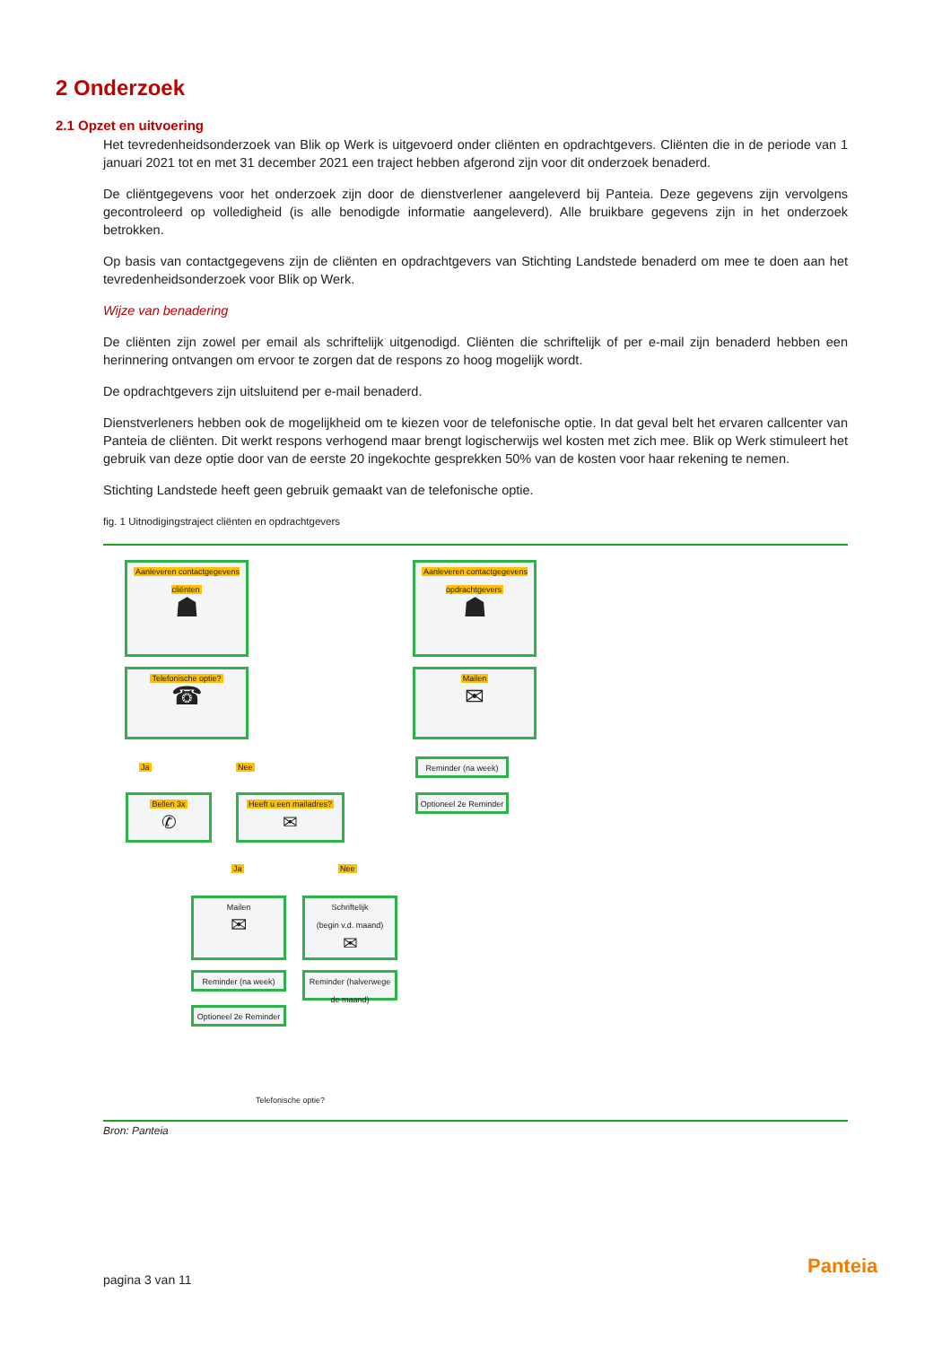2 Onderzoek
2.1 Opzet en uitvoering
Het tevredenheidsonderzoek van Blik op Werk is uitgevoerd onder cliënten en opdrachtgevers. Cliënten die in de periode van 1 januari 2021 tot en met 31 december 2021 een traject hebben afgerond zijn voor dit onderzoek benaderd.
De cliëntgegevens voor het onderzoek zijn door de dienstverlener aangeleverd bij Panteia. Deze gegevens zijn vervolgens gecontroleerd op volledigheid (is alle benodigde informatie aangeleverd). Alle bruikbare gegevens zijn in het onderzoek betrokken.
Op basis van contactgegevens zijn de cliënten en opdrachtgevers van Stichting Landstede benaderd om mee te doen aan het tevredenheidsonderzoek voor Blik op Werk.
Wijze van benadering
De cliënten zijn zowel per email als schriftelijk uitgenodigd. Cliënten die schriftelijk of per e-mail zijn benaderd hebben een herinnering ontvangen om ervoor te zorgen dat de respons zo hoog mogelijk wordt.
De opdrachtgevers zijn uitsluitend per e-mail benaderd.
Dienstverleners hebben ook de mogelijkheid om te kiezen voor de telefonische optie. In dat geval belt het ervaren callcenter van Panteia de cliënten. Dit werkt respons verhogend maar brengt logischerwijs wel kosten met zich mee. Blik op Werk stimuleert het gebruik van deze optie door van de eerste 20 ingekochte gesprekken 50% van de kosten voor haar rekening te nemen.
Stichting Landstede heeft geen gebruik gemaakt van de telefonische optie.
fig. 1 Uitnodigingstraject cliënten en opdrachtgevers
Aanleveren contactgegevens cliënten
☗
Aanleveren contactgegevens opdrachtgevers
☗
Telefonische optie?
☎
Mailen
✉
Ja Nee Reminder (na week)
Optioneel 2e Reminder
Bellen 3x
✆
Heeft u een mailadres?
✉
Ja Nee
Mailen
✉
Schriftelijk
(begin v.d. maand)
✉
Reminder (na week)
Reminder (halverwege de maand)
Optioneel 2e Reminder
Telefonische optie?
Bron: Panteia
pagina 3 van 11
Panteia